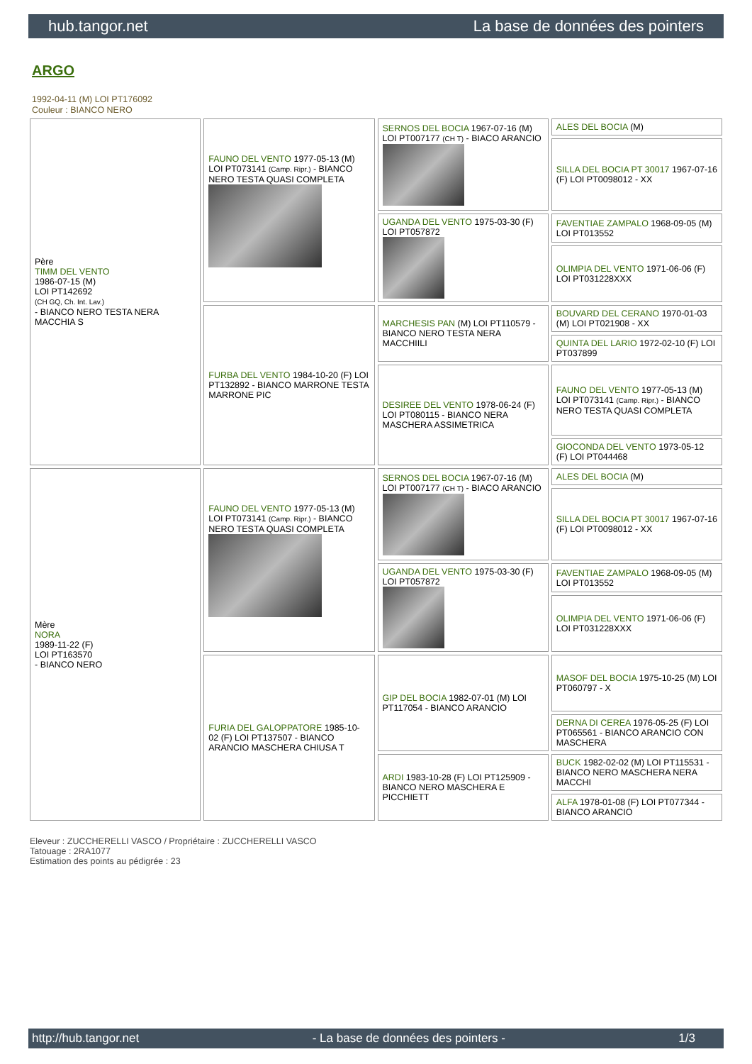hub.tangor.net La base de données des pointers
ARGO
1992-04-11 (M) LOI PT176092
Couleur : BIANCO NERO
| Père TIMM DEL VENTO 1986-07-15 (M) LOI PT142692 (CH GQ, Ch. Int. Lav.) - BIANCO NERO TESTA NERA MACCHIA S | FAUNO DEL VENTO 1977-05-13 (M) LOI PT073141 (Camp. Ripr.) - BIANCO NERO TESTA QUASI COMPLETA | SERNOS DEL BOCIA 1967-07-16 (M) LOI PT007177 (CH T) - BIACO ARANCIO | ALES DEL BOCIA (M) |
| | | | SILLA DEL BOCIA PT 30017 1967-07-16 (F) LOI PT0098012 - XX |
| | | UGANDA DEL VENTO 1975-03-30 (F) LOI PT057872 | FAVENTIAE ZAMPALO 1968-09-05 (M) LOI PT013552 |
| | | | OLIMPIA DEL VENTO 1971-06-06 (F) LOI PT031228XXX |
| | FURBA DEL VENTO 1984-10-20 (F) LOI PT132892 - BIANCO MARRONE TESTA MARRONE PIC | MARCHESIS PAN (M) LOI PT110579 - BIANCO NERO TESTA NERA MACCHIILI | BOUVARD DEL CERANO 1970-01-03 (M) LOI PT021908 - XX |
| | | | QUINTA DEL LARIO 1972-02-10 (F) LOI PT037899 |
| | | DESIREE DEL VENTO 1978-06-24 (F) LOI PT080115 - BIANCO NERA MASCHERA ASSIMETRICA | FAUNO DEL VENTO 1977-05-13 (M) LOI PT073141 (Camp. Ripr.) - BIANCO NERO TESTA QUASI COMPLETA |
| | | | GIOCONDA DEL VENTO 1973-05-12 (F) LOI PT044468 |
| Mère NORA 1989-11-22 (F) LOI PT163570 - BIANCO NERO | FAUNO DEL VENTO 1977-05-13 (M) LOI PT073141 (Camp. Ripr.) - BIANCO NERO TESTA QUASI COMPLETA | SERNOS DEL BOCIA 1967-07-16 (M) LOI PT007177 (CH T) - BIACO ARANCIO | ALES DEL BOCIA (M) |
| | | | SILLA DEL BOCIA PT 30017 1967-07-16 (F) LOI PT0098012 - XX |
| | | UGANDA DEL VENTO 1975-03-30 (F) LOI PT057872 | FAVENTIAE ZAMPALO 1968-09-05 (M) LOI PT013552 |
| | | | OLIMPIA DEL VENTO 1971-06-06 (F) LOI PT031228XXX |
| | FURIA DEL GALOPPATORE 1985-10-02 (F) LOI PT137507 - BIANCO ARANCIO MASCHERA CHIUSA T | GIP DEL BOCIA 1982-07-01 (M) LOI PT117054 - BIANCO ARANCIO | MASOF DEL BOCIA 1975-10-25 (M) LOI PT060797 - X |
| | | | DERNA DI CEREA 1976-05-25 (F) LOI PT065561 - BIANCO ARANCIO CON MASCHERA |
| | | ARDI 1983-10-28 (F) LOI PT125909 - BIANCO NERO MASCHERA E PICCHIETT | BUCK 1982-02-02 (M) LOI PT115531 - BIANCO NERO MASCHERA NERA MACCHI |
| | | | ALFA 1978-01-08 (F) LOI PT077344 - BIANCO ARANCIO |
Eleveur : ZUCCHERELLI VASCO / Propriétaire : ZUCCHERELLI VASCO
Tatouage : 2RA1077
Estimation des points au pédigrée : 23
http://hub.tangor.net - La base de données des pointers - 1/3